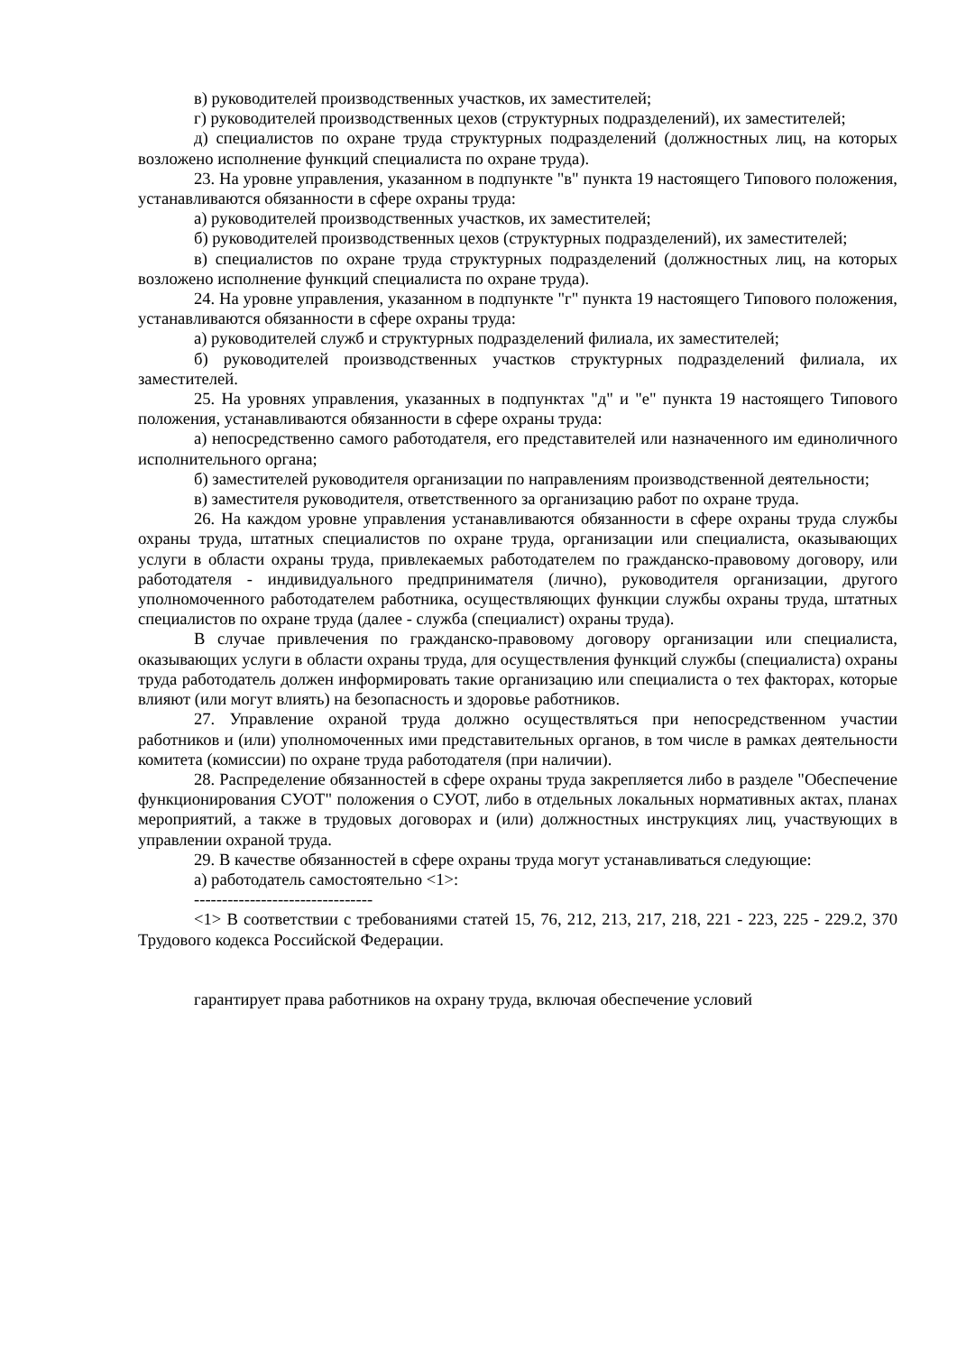в) руководителей производственных участков, их заместителей;
г) руководителей производственных цехов (структурных подразделений), их заместителей;
д) специалистов по охране труда структурных подразделений (должностных лиц, на которых возложено исполнение функций специалиста по охране труда).
23. На уровне управления, указанном в подпункте "в" пункта 19 настоящего Типового положения, устанавливаются обязанности в сфере охраны труда:
а) руководителей производственных участков, их заместителей;
б) руководителей производственных цехов (структурных подразделений), их заместителей;
в) специалистов по охране труда структурных подразделений (должностных лиц, на которых возложено исполнение функций специалиста по охране труда).
24. На уровне управления, указанном в подпункте "г" пункта 19 настоящего Типового положения, устанавливаются обязанности в сфере охраны труда:
а) руководителей служб и структурных подразделений филиала, их заместителей;
б) руководителей производственных участков структурных подразделений филиала, их заместителей.
25. На уровнях управления, указанных в подпунктах "д" и "е" пункта 19 настоящего Типового положения, устанавливаются обязанности в сфере охраны труда:
а) непосредственно самого работодателя, его представителей или назначенного им единоличного исполнительного органа;
б) заместителей руководителя организации по направлениям производственной деятельности;
в) заместителя руководителя, ответственного за организацию работ по охране труда.
26. На каждом уровне управления устанавливаются обязанности в сфере охраны труда службы охраны труда, штатных специалистов по охране труда, организации или специалиста, оказывающих услуги в области охраны труда, привлекаемых работодателем по гражданско-правовому договору, или работодателя - индивидуального предпринимателя (лично), руководителя организации, другого уполномоченного работодателем работника, осуществляющих функции службы охраны труда, штатных специалистов по охране труда (далее - служба (специалист) охраны труда).
В случае привлечения по гражданско-правовому договору организации или специалиста, оказывающих услуги в области охраны труда, для осуществления функций службы (специалиста) охраны труда работодатель должен информировать такие организацию или специалиста о тех факторах, которые влияют (или могут влиять) на безопасность и здоровье работников.
27. Управление охраной труда должно осуществляться при непосредственном участии работников и (или) уполномоченных ими представительных органов, в том числе в рамках деятельности комитета (комиссии) по охране труда работодателя (при наличии).
28. Распределение обязанностей в сфере охраны труда закрепляется либо в разделе "Обеспечение функционирования СУОТ" положения о СУОТ, либо в отдельных локальных нормативных актах, планах мероприятий, а также в трудовых договорах и (или) должностных инструкциях лиц, участвующих в управлении охраной труда.
29. В качестве обязанностей в сфере охраны труда могут устанавливаться следующие:
а) работодатель самостоятельно <1>:
--------------------------------
<1> В соответствии с требованиями статей 15, 76, 212, 213, 217, 218, 221 - 223, 225 - 229.2, 370 Трудового кодекса Российской Федерации.
гарантирует права работников на охрану труда, включая обеспечение условий